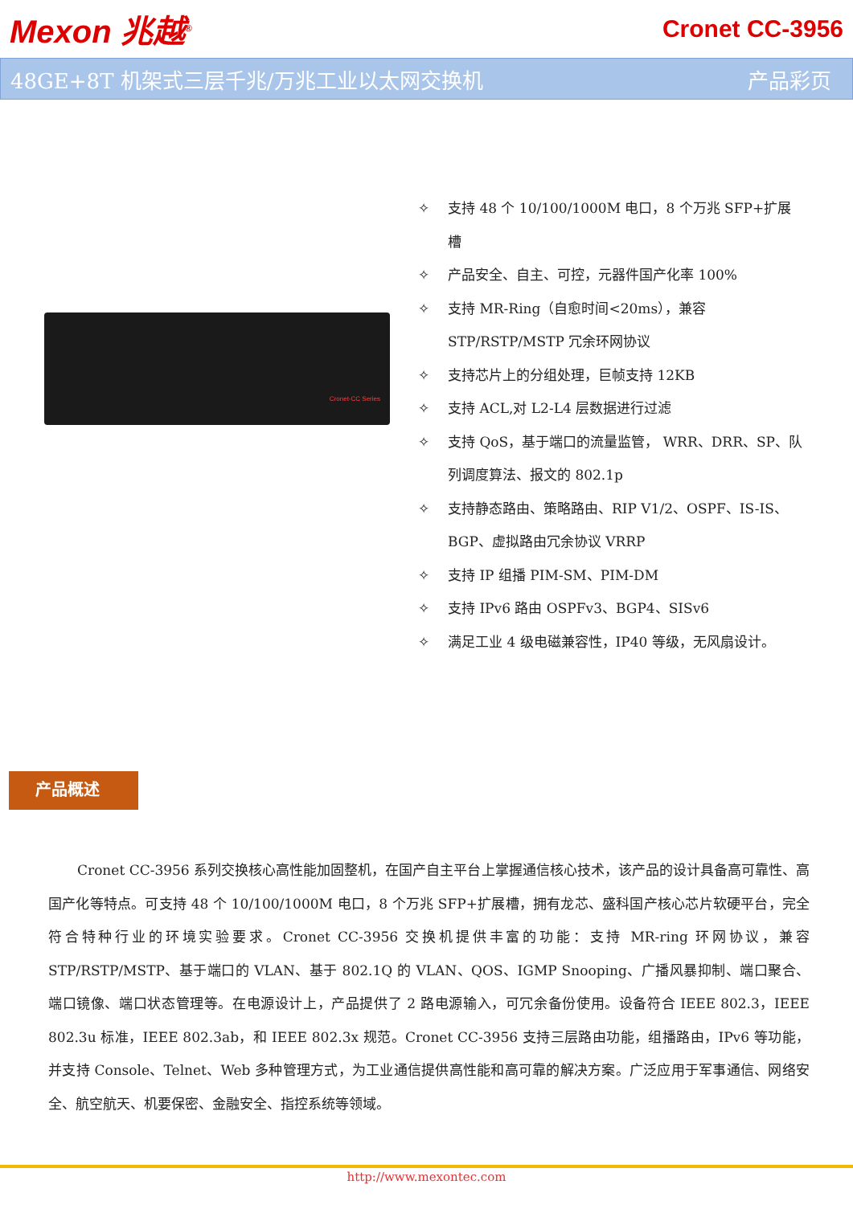Mexon 兆越<sup>®</sup>
Cronet CC-3956
48GE+8T 机架式三层千兆/万兆工业以太网交换机 产品彩页
Cronet-CC Series
✧ 支持 48 个 10/100/1000M 电口，8 个万兆 SFP+扩展槽
✧ 产品安全、自主、可控，元器件国产化率 100%
✧ 支持 MR-Ring（自愈时间<20ms），兼容 STP/RSTP/MSTP 冗余环网协议
✧ 支持芯片上的分组处理，巨帧支持 12KB
✧ 支持 ACL,对 L2-L4 层数据进行过滤
✧ 支持 QoS，基于端口的流量监管， WRR、DRR、SP、队列调度算法、报文的 802.1p
✧ 支持静态路由、策略路由、RIP V1/2、OSPF、IS-IS、BGP、虚拟路由冗余协议 VRRP
✧ 支持 IP 组播 PIM-SM、PIM-DM
✧ 支持 IPv6 路由 OSPFv3、BGP4、SISv6
✧ 满足工业 4 级电磁兼容性，IP40 等级，无风扇设计。
产品概述
Cronet CC-3956 系列交换核心高性能加固整机，在国产自主平台上掌握通信核心技术，该产品的设计具备高可靠性、高国产化等特点。可支持 48 个 10/100/1000M 电口，8 个万兆 SFP+扩展槽，拥有龙芯、盛科国产核心芯片软硬平台，完全符合特种行业的环境实验要求。Cronet CC-3956 交换机提供丰富的功能：支持 MR-ring 环网协议，兼容 STP/RSTP/MSTP、基于端口的 VLAN、基于 802.1Q 的 VLAN、QOS、IGMP Snooping、广播风暴抑制、端口聚合、端口镜像、端口状态管理等。在电源设计上，产品提供了 2 路电源输入，可冗余备份使用。设备符合 IEEE 802.3，IEEE 802.3u 标准，IEEE 802.3ab，和 IEEE 802.3x 规范。Cronet CC-3956 支持三层路由功能，组播路由，IPv6 等功能，并支持 Console、Telnet、Web 多种管理方式，为工业通信提供高性能和高可靠的解决方案。广泛应用于军事通信、网络安全、航空航天、机要保密、金融安全、指控系统等领域。
http://www.mexontec.com